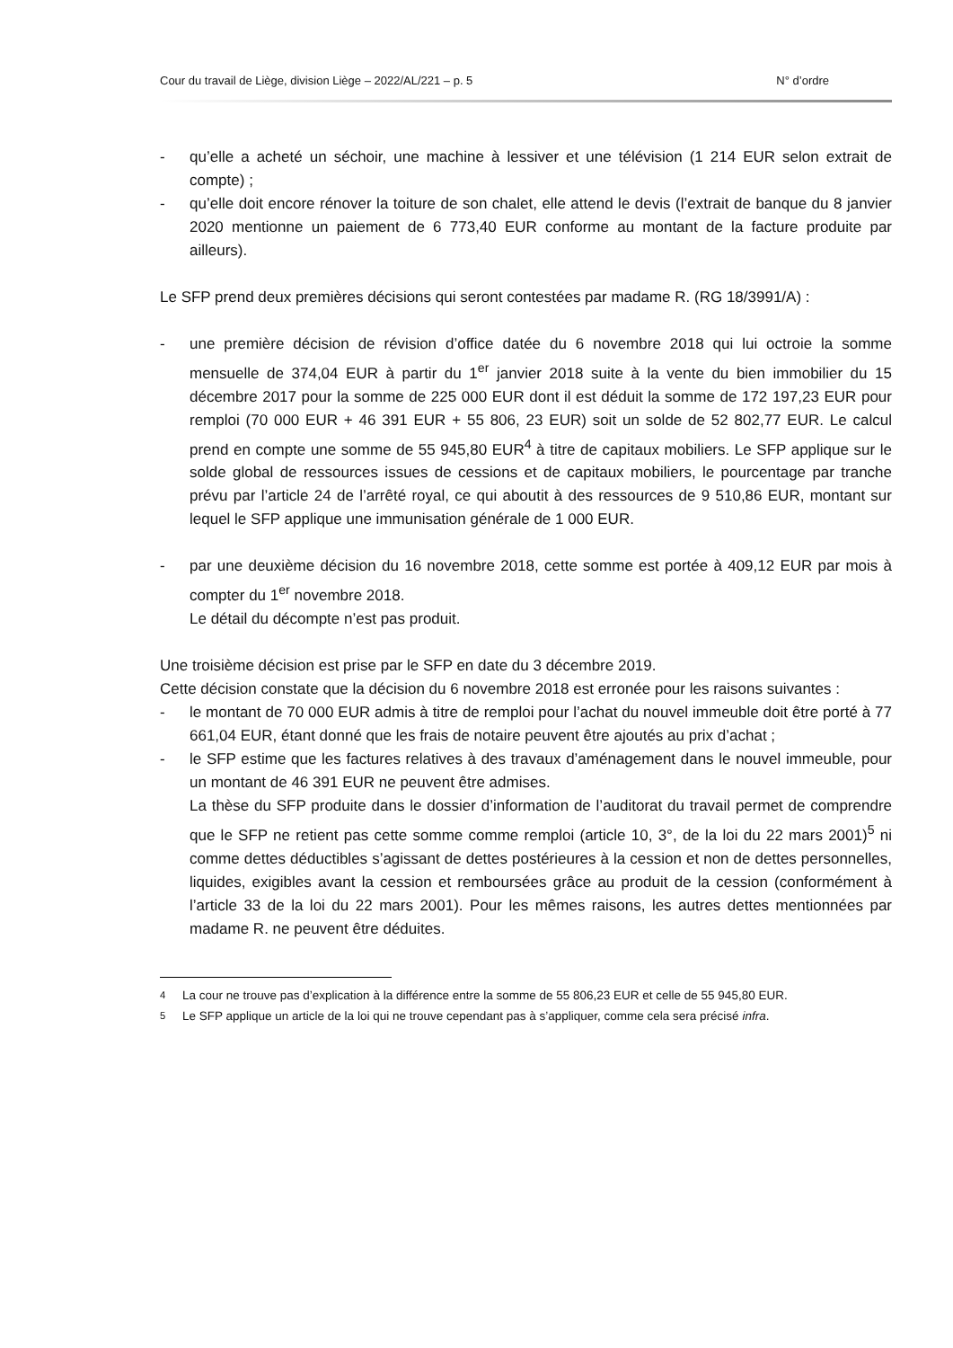Cour du travail de Liège, division Liège – 2022/AL/221 – p. 5 N° d’ordre
- qu’elle a acheté un séchoir, une machine à lessiver et une télévision (1 214 EUR selon extrait de compte) ;
- qu’elle doit encore rénover la toiture de son chalet, elle attend le devis (l’extrait de banque du 8 janvier 2020 mentionne un paiement de 6 773,40 EUR conforme au montant de la facture produite par ailleurs).
Le SFP prend deux premières décisions qui seront contestées par madame R. (RG 18/3991/A) :
- une première décision de révision d’office datée du 6 novembre 2018 qui lui octroie la somme mensuelle de 374,04 EUR à partir du 1<sup>er</sup> janvier 2018 suite à la vente du bien immobilier du 15 décembre 2017 pour la somme de 225 000 EUR dont il est déduit la somme de 172 197,23 EUR pour remploi (70 000 EUR + 46 391 EUR + 55 806, 23 EUR) soit un solde de 52 802,77 EUR. Le calcul prend en compte une somme de 55 945,80 EUR<sup>4</sup> à titre de capitaux mobiliers. Le SFP applique sur le solde global de ressources issues de cessions et de capitaux mobiliers, le pourcentage par tranche prévu par l’article 24 de l’arrêté royal, ce qui aboutit à des ressources de 9 510,86 EUR, montant sur lequel le SFP applique une immunisation générale de 1 000 EUR.
- par une deuxième décision du 16 novembre 2018, cette somme est portée à 409,12 EUR par mois à compter du 1<sup>er</sup> novembre 2018.
Le détail du décompte n’est pas produit.
Une troisième décision est prise par le SFP en date du 3 décembre 2019.
Cette décision constate que la décision du 6 novembre 2018 est erronée pour les raisons suivantes :
- le montant de 70 000 EUR admis à titre de remploi pour l’achat du nouvel immeuble doit être porté à 77 661,04 EUR, étant donné que les frais de notaire peuvent être ajoutés au prix d’achat ;
- le SFP estime que les factures relatives à des travaux d’aménagement dans le nouvel immeuble, pour un montant de 46 391 EUR ne peuvent être admises.
La thèse du SFP produite dans le dossier d’information de l’auditorat du travail permet de comprendre que le SFP ne retient pas cette somme comme remploi (article 10, 3°, de la loi du 22 mars 2001)<sup>5</sup> ni comme dettes déductibles s’agissant de dettes postérieures à la cession et non de dettes personnelles, liquides, exigibles avant la cession et remboursées grâce au produit de la cession (conformément à l’article 33 de la loi du 22 mars 2001). Pour les mêmes raisons, les autres dettes mentionnées par madame R. ne peuvent être déduites.
<sup>4</sup> La cour ne trouve pas d’explication à la différence entre la somme de 55 806,23 EUR et celle de 55 945,80 EUR.
<sup>5</sup> Le SFP applique un article de la loi qui ne trouve cependant pas à s’appliquer, comme cela sera précisé infra.